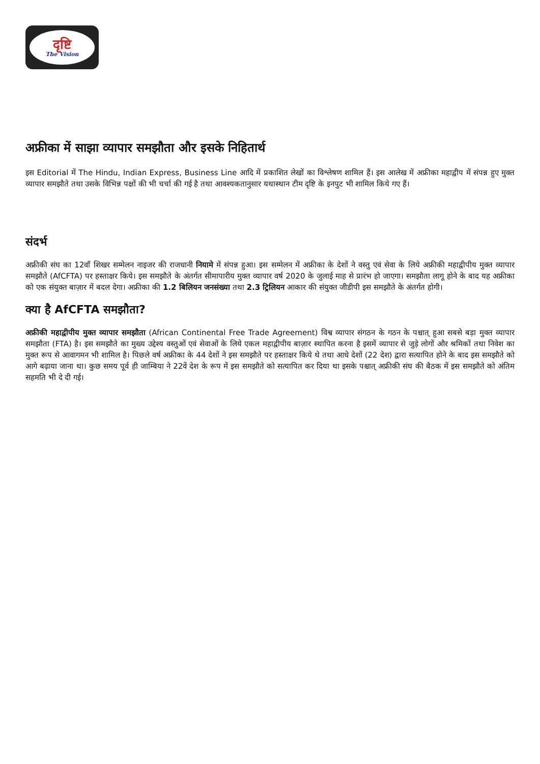दृष्टि
The Vision
अफ्रीका में साझा व्यापार समझौता और इसके निहितार्थ
इस Editorial में The Hindu, Indian Express, Business Line आदि में प्रकाशित लेखों का विश्लेषण शामिल हैं। इस आलेख में अफ्रीका महाद्वीप में संपन्न हुए मुक्त व्यापार समझौते तथा उसके विभिन्न पक्षों की भी चर्चा की गई है तथा आवश्यकतानुसार यथास्थान टीम दृष्टि के इनपुट भी शामिल किये गए हैं।
संदर्भ
अफ्रीकी संघ का 12वाँ शिखर सम्मेलन नाइजर की राजधानी नियामे में संपन्न हुआ। इस सम्मेलन में अफ्रीका के देशों ने वस्तु एवं सेवा के लिये अफ्रीकी महाद्वीपीय मुक्त व्यापार समझौते (AfCFTA) पर हस्ताक्षर किये। इस समझौते के अंतर्गत सीमापारीय मुक्त व्यापार वर्ष 2020 के जुलाई माह से प्रारंभ हो जाएगा। समझौता लागू होने के बाद यह अफ्रीका को एक संयुक्त बाज़ार में बदल देगा। अफ्रीका की 1.2 बिलियन जनसंख्या तथा 2.3 ट्रिलियन आकार की संयुक्त जीडीपी इस समझौते के अंतर्गत होगी।
क्या है AfCFTA समझौता?
अफ्रीकी महाद्वीपीय मुक्त व्यापार समझौता (African Continental Free Trade Agreement) विश्व व्यापार संगठन के गठन के पश्चात् हुआ सबसे बड़ा मुक्त व्यापार समझौता (FTA) है। इस समझौते का मुख्य उद्देश्य वस्तुओं एवं सेवाओं के लिये एकल महाद्वीपीय बाज़ार स्थापित करना है इसमें व्यापार से जुड़े लोगों और श्रमिकों तथा निवेश का मुक्त रूप से आवागमन भी शामिल है। पिछले वर्ष अफ्रीका के 44 देशों ने इस समझौते पर हस्ताक्षर किये थे तथा आधे देशों (22 देश) द्वारा सत्यापित होने के बाद इस समझौते को आगे बढ़ाया जाना था। कुछ समय पूर्व ही जाम्बिया ने 22वें देश के रूप में इस समझौते को सत्यापित कर दिया था इसके पश्चात् अफ्रीकी संघ की बैठक में इस समझौते को अंतिम सहमति भी दे दी गई।